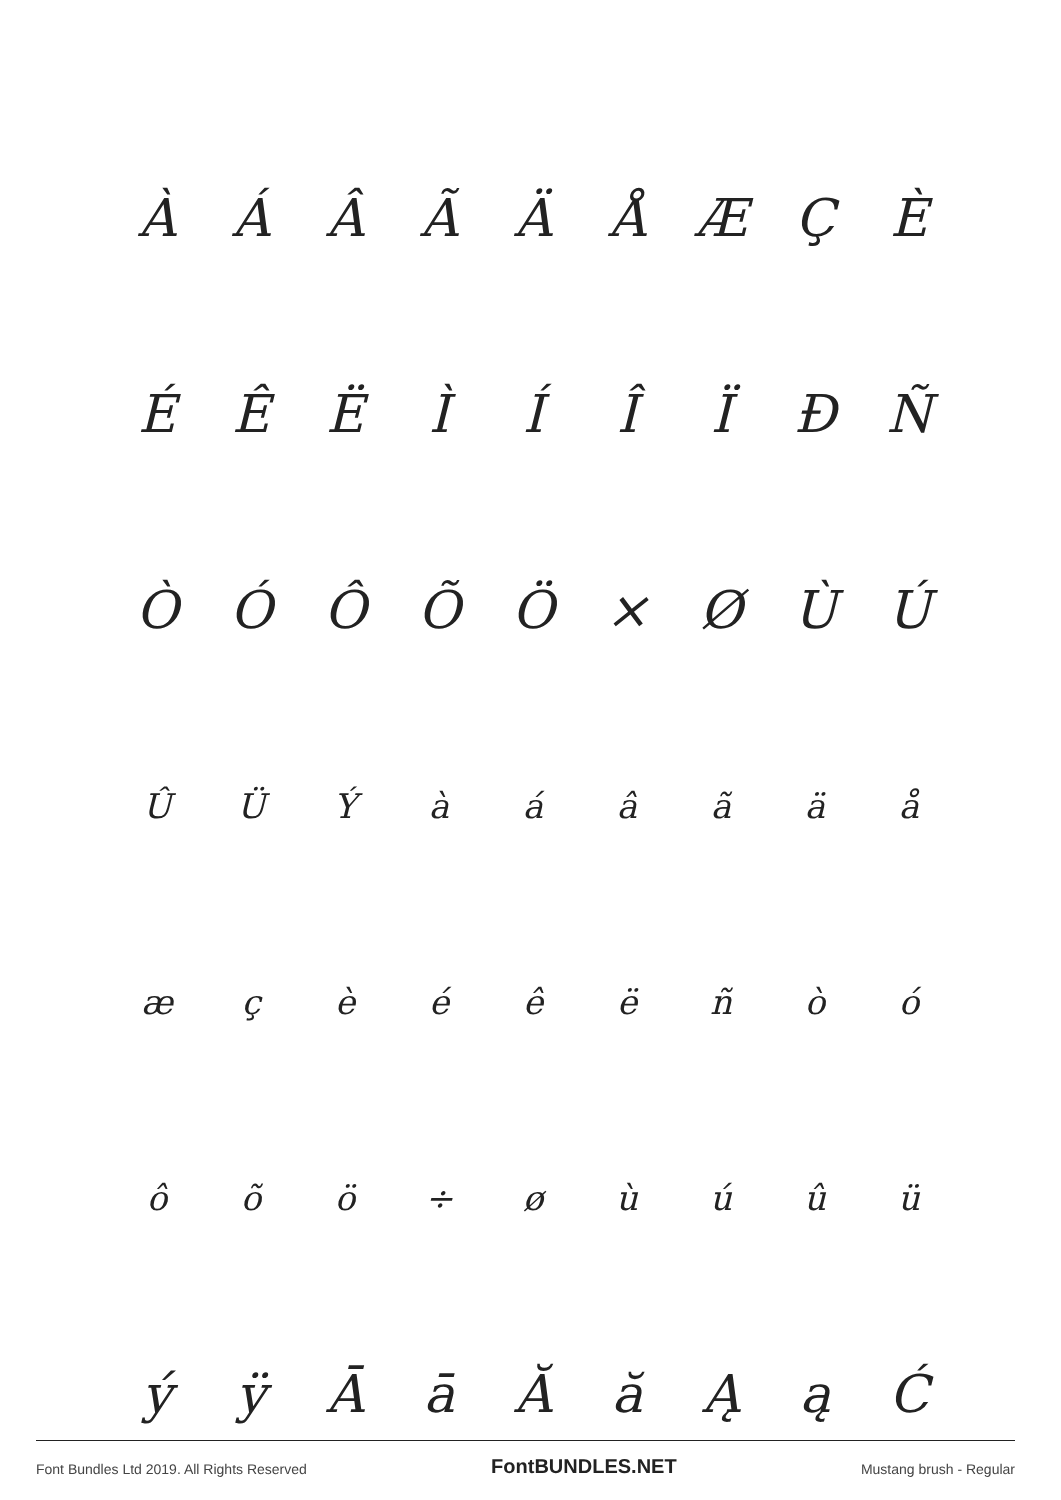À Á Â Ã Ä Å Æ Ç È
É Ê Ë Ì Í Î Ï Ð Ñ
Ò Ó Ô Õ Ö × Ø Ù Ú
Û Ü Ý à á â ã ä å
æ ç è é ê ë ñ ò ó
ô õ ö ÷ ø ù ú û ü
ý ÿ Ā ā Ă ă Ą ą Ć
Font Bundles Ltd 2019. All Rights Reserved FontBUNDLES.NET Mustang brush - Regular